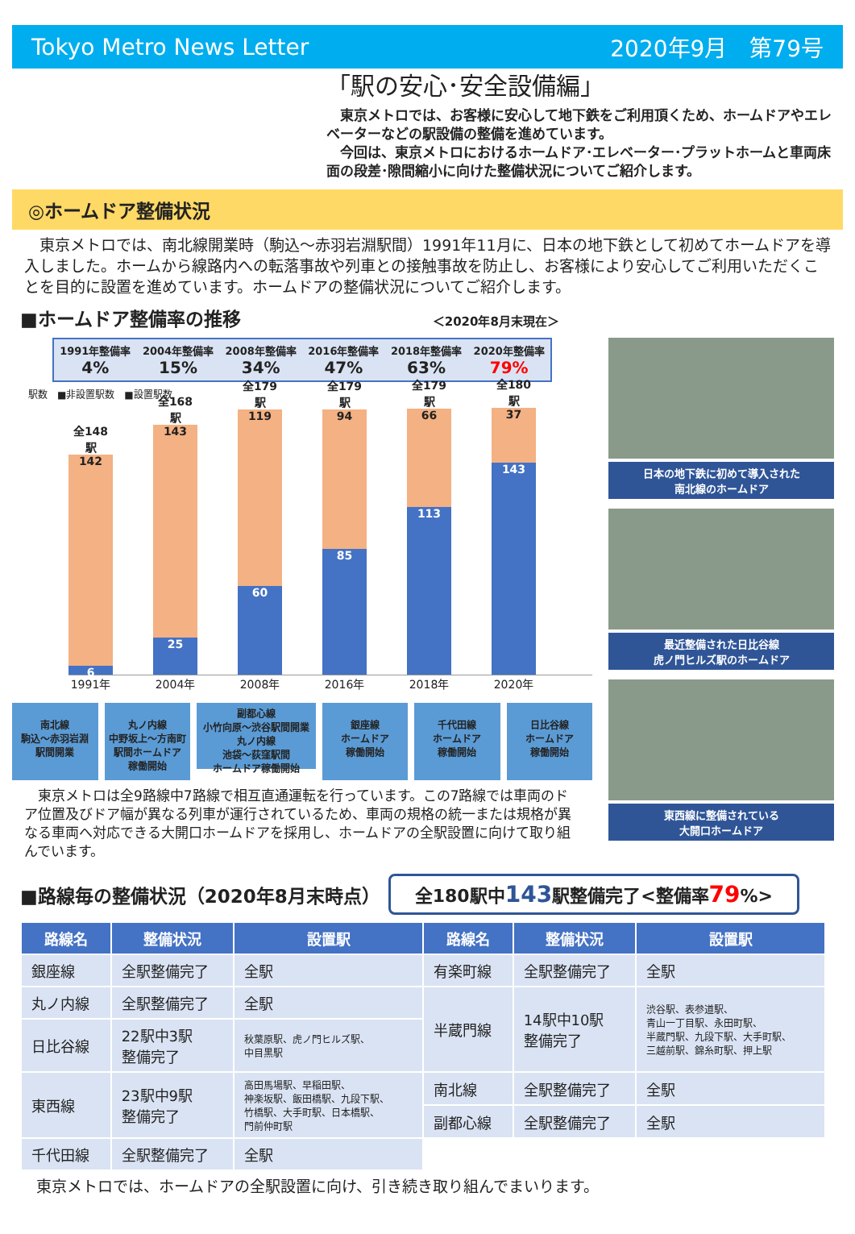Tokyo Metro News Letter 2020年9月　第79号
「駅の安心･安全設備編」
　東京メトロでは、お客様に安心して地下鉄をご利用頂くため、ホームドアやエレベーターなどの駅設備の整備を進めています。
　今回は、東京メトロにおけるホームドア･エレベーター･プラットホームと車両床面の段差･隙間縮小に向けた整備状況についてご紹介します。
◎ホームドア整備状況
　東京メトロでは、南北線開業時（駒込～赤羽岩淵駅間）1991年11月に、日本の地下鉄として初めてホームドアを導入しました。ホームから線路内への転落事故や列車との接触事故を防止し、お客様により安心してご利用いただくことを目的に設置を進めています。ホームドアの整備状況についてご紹介します。
■ホームドア整備率の推移 ＜2020年8月末現在＞
1991年整備率
4%
2004年整備率
15%
2008年整備率
34%
2016年整備率
47%
2018年整備率
63%
2020年整備率
79%
駅数　■非設置駅数　■設置駅数
全148駅
142
6
全168駅
143
25
全179駅
119
60
全179駅
94
85
全179駅
66
113
全180駅
37
143
1991年 2004年 2008年 2016年 2018年 2020年
南北線
駒込～赤羽岩淵
駅間開業
丸ノ内線
中野坂上～方南町
駅間ホームドア
稼働開始
副都心線
小竹向原～渋谷駅間開業
丸ノ内線
池袋～荻窪駅間
ホームドア稼働開始
銀座線
ホームドア
稼働開始
千代田線
ホームドア
稼働開始
日比谷線
ホームドア
稼働開始
　東京メトロは全9路線中7路線で相互直通運転を行っています。この7路線では車両のドア位置及びドア幅が異なる列車が運行されているため、車両の規格の統一または規格が異なる車両へ対応できる大開口ホームドアを採用し、ホームドアの全駅設置に向けて取り組んでいます。
日本の地下鉄に初めて導入された
南北線のホームドア
最近整備された日比谷線
虎ノ門ヒルズ駅のホームドア
東西線に整備されている
大開口ホームドア
■路線毎の整備状況（2020年8月末時点） 全180駅中143駅整備完了<整備率79%>
| 路線名 | 整備状況 | 設置駅 | 路線名 | 整備状況 | 設置駅 |
| --- | --- | --- | --- | --- | --- |
| 銀座線 | 全駅整備完了 | 全駅 | 有楽町線 | 全駅整備完了 | 全駅 |
| 丸ノ内線 | 全駅整備完了 | 全駅 | 半蔵門線 | 14駅中10駅 整備完了 | 渋谷駅、表参道駅、 青山一丁目駅、永田町駅、 半蔵門駅、九段下駅、大手町駅、 三越前駅、錦糸町駅、押上駅 |
| 日比谷線 | 22駅中3駅 整備完了 | 秋葉原駅、虎ノ門ヒルズ駅、 中目黒駅 | | | |
| 東西線 | 23駅中9駅 整備完了 | 高田馬場駅、早稲田駅、 神楽坂駅、飯田橋駅、九段下駅、 竹橋駅、大手町駅、日本橋駅、 門前仲町駅 | 南北線 | 全駅整備完了 | 全駅 |
| | | | 副都心線 | 全駅整備完了 | 全駅 |
| 千代田線 | 全駅整備完了 | 全駅 | | | |
東京メトロでは、ホームドアの全駅設置に向け、引き続き取り組んでまいります。